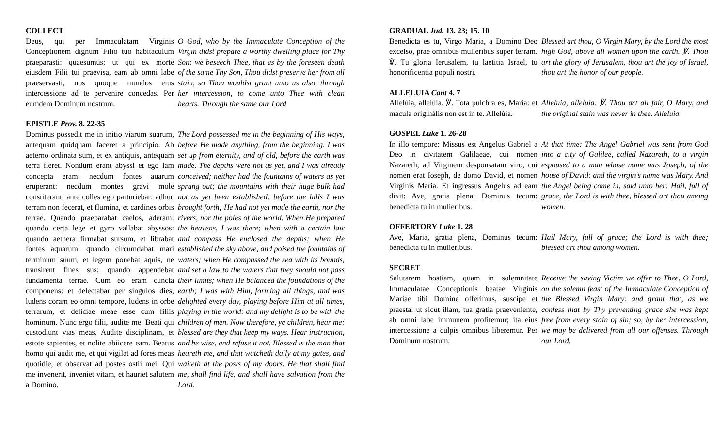COLLECT
Deus, qui per Immaculatam Virginis Conceptionem dignum Filio tuo habitaculum praeparasti: quaesumus; ut qui ex morte eiusdem Filii tui praevisa, eam ab omni labe praeservasti, nos quoque mundos eius intercessione ad te pervenire concedas. Per eumdem Dominum nostrum.
O God, who by the Immaculate Conception of the Virgin didst prepare a worthy dwelling place for Thy Son: we beseech Thee, that as by the foreseen death of the same Thy Son, Thou didst preserve her from all stain, so Thou wouldst grant unto us also, through her intercession, to come unto Thee with clean hearts. Through the same our Lord
EPISTLE Prov. 8. 22-35
Dominus possedit me in initio viarum suarum, antequam quidquam faceret a principio. Ab aeterno ordinata sum, et ex antiquis, antequam terra fieret. Nondum erant abyssi et ego iam concepta eram: necdum fontes auarum eruperant: necdum montes gravi mole constiterant: ante colles ego parturiebar: adhuc terram non fecerat, et flumina, et cardines orbis terrae. Quando praeparabat caelos, aderam: quando certa lege et gyro vallabat abyssos: quando aethera firmabat sursum, et librabat fontes aquarum: quando circumdabat mari terminum suum, et legem ponebat aquis, ne transirent fines sus; quando appendebat fundamenta terrae. Cum eo eram cuncta componens: et delectabar per singulos dies, ludens coram eo omni tempore, ludens in orbe terrarum, et deliciae meae esse cum filiis hominum. Nunc ergo filii, audite me: Beati qui custodiunt vias meas. Audite disciplinam, et estote sapientes, et nolite abiicere eam. Beatus homo qui audit me, et qui vigilat ad fores meas quotidie, et observat ad postes ostii mei. Qui me invenerit, inveniet vitam, et hauriet salutem a Domino.
The Lord possessed me in the beginning of His ways, before He made anything, from the beginning. I was set up from eternity, and of old, before the earth was made. The depths were not as yet, and I was already conceived; neither had the fountains of waters as yet sprung out; the mountains with their huge bulk had not as yet been established: before the hills I was brought forth; He had not yet made the earth, nor the rivers, nor the poles of the world. When He prepared the heavens, I was there; when with a certain law and compass He enclosed the depths; when He established the sky above, and poised the fountains of waters; when He compassed the sea with its bounds, and set a law to the waters that they should not pass their limits; when He balanced the foundations of the earth; I was with Him, forming all things, and was delighted every day, playing before Him at all times, playing in the world: and my delight is to be with the children of men. Now therefore, ye children, hear me: blessed are they that keep my ways. Hear instruction, and be wise, and refuse it not. Blessed is the man that heareth me, and that watcheth daily at my gates, and waiteth at the posts of my doors. He that shall find me, shall find life, and shall have salvation from the Lord.
GRADUAL Jud. 13. 23; 15. 10
Benedicta es tu, Virgo Maria, a Domino Deo excelso, prae omnibus mulieribus super terram. ℣. Tu gloria Ierusalem, tu laetitia Israel, tu honorificentia populi nostri.
Blessed art thou, O Virgin Mary, by the Lord the most high God, above all women upon the earth. ℣. Thou art the glory of Jerusalem, thou art the joy of Israel, thou art the honor of our people.
ALLELUIA Cant 4. 7
Allelúia, allelúia. ℣. Tota pulchra es, María: et macula originális non est in te. Allelúia.
Alleluia, alleluia. ℣. Thou art all fair, O Mary, and the original stain was never in thee. Alleluia.
GOSPEL Luke 1. 26-28
In illo tempore: Missus est Angelus Gabriel a Deo in civitatem Galilaeae, cui nomen Nazareth, ad Virginem desponsatam viro, cui nomen erat Ioseph, de domo David, et nomen Virginis Maria. Et ingressus Angelus ad eam dixit: Ave, gratia plena: Dominus tecum: benedicta tu in mulieribus.
At that time: The Angel Gabriel was sent from God into a city of Galilee, called Nazareth, to a virgin espoused to a man whose name was Joseph, of the house of David: and the virgin’s name was Mary. And the Angel being come in, said unto her: Hail, full of grace, the Lord is with thee, blessed art thou among women.
OFFERTORY Luke 1. 28
Ave, Maria, gratia plena, Dominus tecum: benedicta tu in mulieribus.
Hail Mary, full of grace; the Lord is with thee; blessed art thou among women.
SECRET
Salutarem hostiam, quam in solemnitate Immaculatae Conceptionis beatae Virginis Mariae tibi Domine offerimus, suscipe et praesta: ut sicut illam, tua gratia praeveniente, ab omni labe immunem profitemur; ita eius intercessione a culpis omnibus liberemur. Per Dominum nostrum.
Receive the saving Victim we offer to Thee, O Lord, on the solemn feast of the Immaculate Conception of the Blessed Virgin Mary: and grant that, as we confess that by Thy preventing grace she was kept free from every stain of sin; so, by her intercession, we may be delivered from all our offenses. Through our Lord.